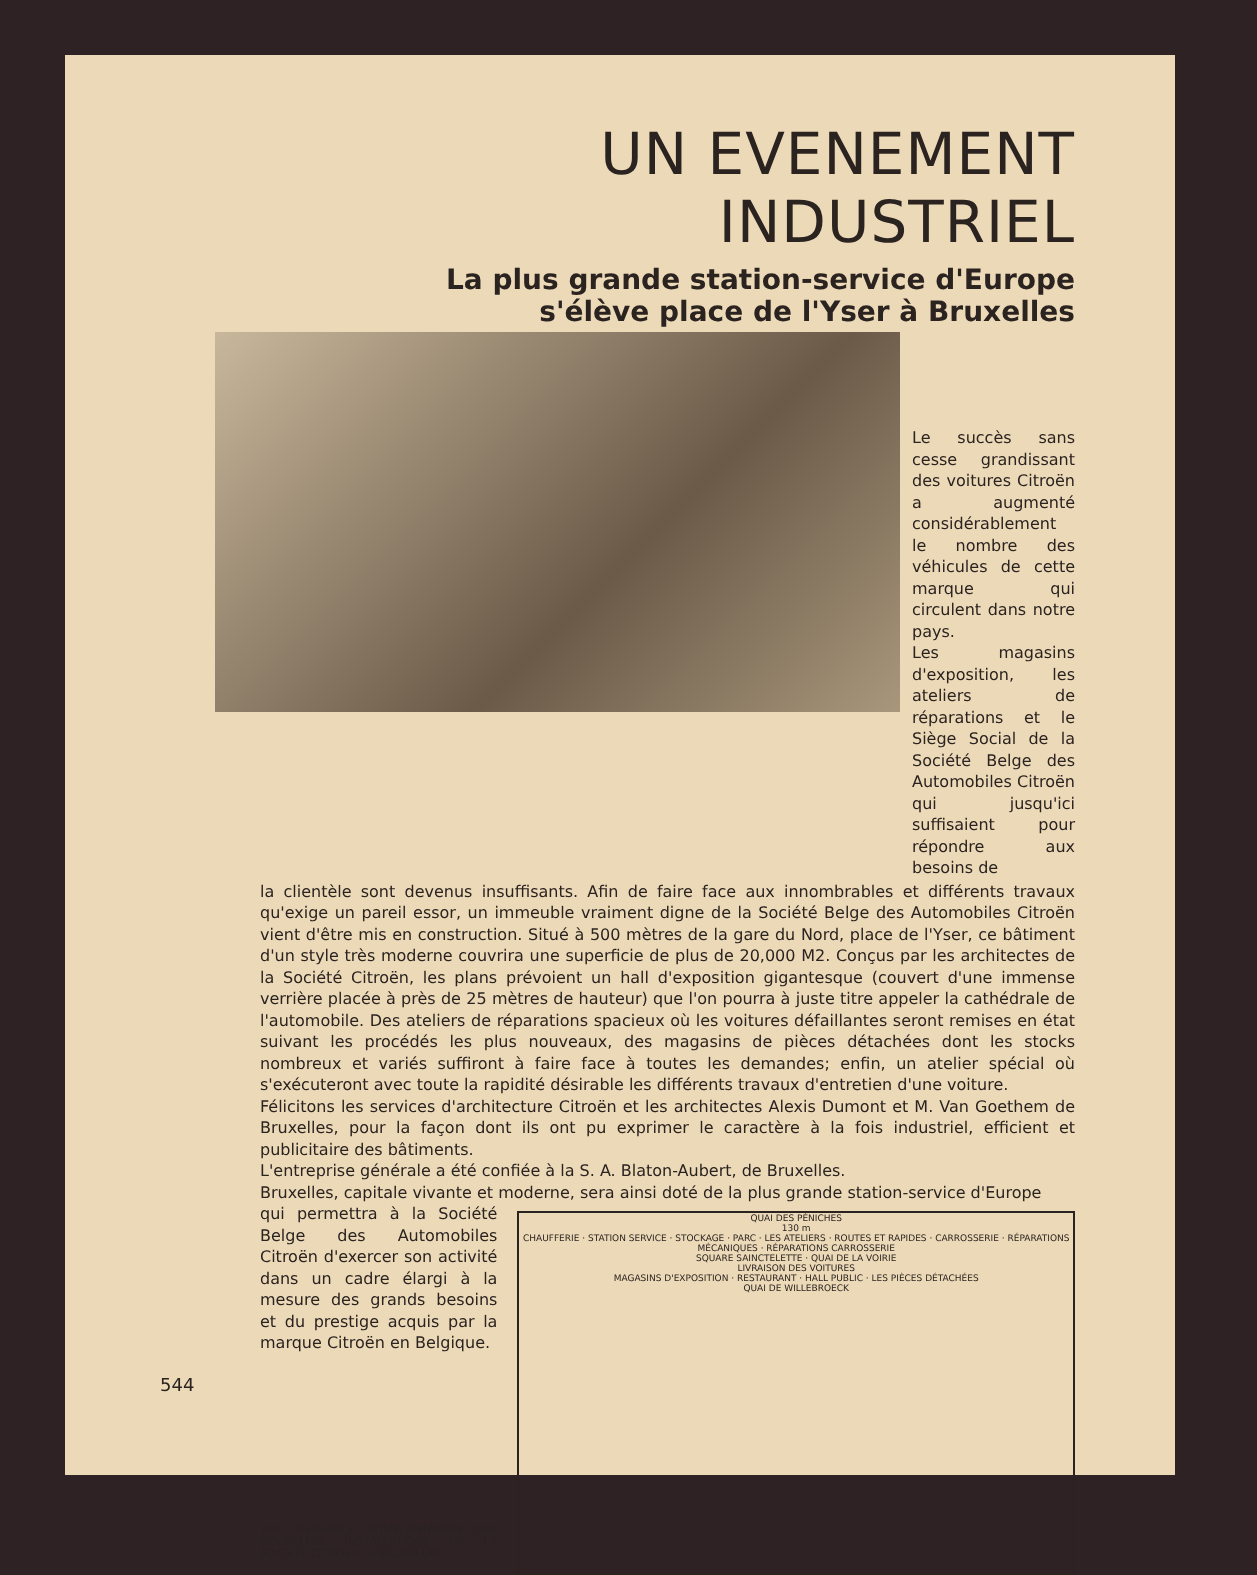UN EVENEMENT INDUSTRIEL
La plus grande station-service d'Europe
s'élève place de l'Yser à Bruxelles
Le succès sans cesse grandissant des voitures Citroën a augmenté considérablement le nombre des véhicules de cette marque qui circulent dans notre pays.
Les magasins d'exposition, les ateliers de réparations et le Siège Social de la Société Belge des Automobiles Citroën qui jusqu'ici suffisaient pour répondre aux besoins de
la clientèle sont devenus insuffisants. Afin de faire face aux innombrables et différents travaux qu'exige un pareil essor, un immeuble vraiment digne de la Société Belge des Automobiles Citroën vient d'être mis en construction. Situé à 500 mètres de la gare du Nord, place de l'Yser, ce bâtiment d'un style très moderne couvrira une superficie de plus de 20,000 M2. Conçus par les architectes de la Société Citroën, les plans prévoient un hall d'exposition gigantesque (couvert d'une immense verrière placée à près de 25 mètres de hauteur) que l'on pourra à juste titre appeler la cathédrale de l'automobile. Des ateliers de réparations spacieux où les voitures défaillantes seront remises en état suivant les procédés les plus nouveaux, des magasins de pièces détachées dont les stocks nombreux et variés suffiront à faire face à toutes les demandes; enfin, un atelier spécial où s'exécuteront avec toute la rapidité désirable les différents travaux d'entretien d'une voiture.
Félicitons les services d'architecture Citroën et les architectes Alexis Dumont et M. Van Goethem de Bruxelles, pour la façon dont ils ont pu exprimer le caractère à la fois industriel, efficient et publicitaire des bâtiments.
L'entreprise générale a été confiée à la S. A. Blaton-Aubert, de Bruxelles.
Bruxelles, capitale vivante et moderne, sera ainsi doté de la plus grande station-service d'Europe
qui permettra à la Société Belge des Automobiles Citroën d'exercer son activité dans un cadre élargi à la mesure des grands besoins et du prestige acquis par la marque Citroën en Belgique.
VUE GENERALE D'IMPLANTATION DES NOUVELLES INSTALLATIONS DE LA SOCIETE CITROEN, A BRUXELLES.
QUAI DES PÉNICHES
130 m
CHAUFFERIE · STATION SERVICE · STOCKAGE · PARC · LES ATELIERS · ROUTES ET RAPIDES · CARROSSERIE · RÉPARATIONS MÉCANIQUES · RÉPARATIONS CARROSSERIE
SQUARE SAINCTELETTE · QUAI DE LA VOIRIE
LIVRAISON DES VOITURES
MAGASINS D'EXPOSITION · RESTAURANT · HALL PUBLIC · LES PIÈCES DÉTACHÉES
QUAI DE WILLEBROECK
544